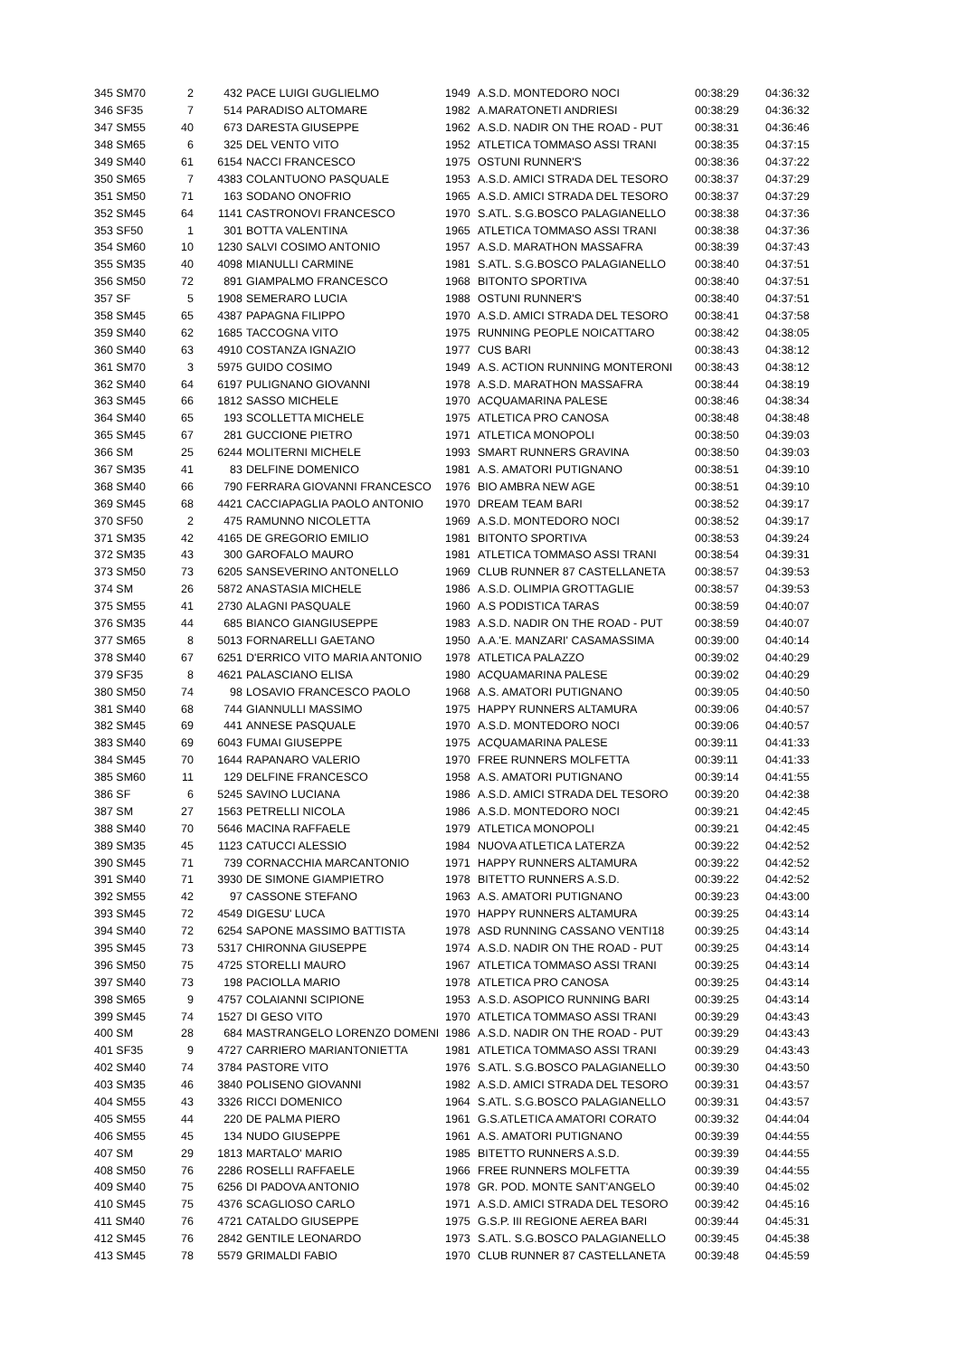| 345 SM70 | 2 | 432 | PACE LUIGI GUGLIELMO | 1949 | A.S.D. MONTEDORO NOCI | 00:38:29 | 04:36:32 |
| 346 SF35 | 7 | 514 | PARADISO ALTOMARE | 1982 | A.MARATONETI ANDRIESI | 00:38:29 | 04:36:32 |
| 347 SM55 | 40 | 673 | DARESTA GIUSEPPE | 1962 | A.S.D. NADIR ON THE ROAD - PUT | 00:38:31 | 04:36:46 |
| 348 SM65 | 6 | 325 | DEL VENTO VITO | 1952 | ATLETICA TOMMASO ASSI TRANI | 00:38:35 | 04:37:15 |
| 349 SM40 | 61 | 6154 | NACCI FRANCESCO | 1975 | OSTUNI RUNNER'S | 00:38:36 | 04:37:22 |
| 350 SM65 | 7 | 4383 | COLANTUONO PASQUALE | 1953 | A.S.D. AMICI STRADA DEL TESORO | 00:38:37 | 04:37:29 |
| 351 SM50 | 71 | 163 | SODANO ONOFRIO | 1965 | A.S.D. AMICI STRADA DEL TESORO | 00:38:37 | 04:37:29 |
| 352 SM45 | 64 | 1141 | CASTRONOVI FRANCESCO | 1970 | S.ATL. S.G.BOSCO PALAGIANELLO | 00:38:38 | 04:37:36 |
| 353 SF50 | 1 | 301 | BOTTA VALENTINA | 1965 | ATLETICA TOMMASO ASSI TRANI | 00:38:38 | 04:37:36 |
| 354 SM60 | 10 | 1230 | SALVI COSIMO ANTONIO | 1957 | A.S.D. MARATHON MASSAFRA | 00:38:39 | 04:37:43 |
| 355 SM35 | 40 | 4098 | MIANULLI CARMINE | 1981 | S.ATL. S.G.BOSCO PALAGIANELLO | 00:38:40 | 04:37:51 |
| 356 SM50 | 72 | 891 | GIAMPALMO FRANCESCO | 1968 | BITONTO SPORTIVA | 00:38:40 | 04:37:51 |
| 357 SF | 5 | 1908 | SEMERARO LUCIA | 1988 | OSTUNI RUNNER'S | 00:38:40 | 04:37:51 |
| 358 SM45 | 65 | 4387 | PAPAGNA FILIPPO | 1970 | A.S.D. AMICI STRADA DEL TESORO | 00:38:41 | 04:37:58 |
| 359 SM40 | 62 | 1685 | TACCOGNA VITO | 1975 | RUNNING PEOPLE NOICATTARO | 00:38:42 | 04:38:05 |
| 360 SM40 | 63 | 4910 | COSTANZA IGNAZIO | 1977 | CUS BARI | 00:38:43 | 04:38:12 |
| 361 SM70 | 3 | 5975 | GUIDO COSIMO | 1949 | A.S. ACTION RUNNING MONTERONI | 00:38:43 | 04:38:12 |
| 362 SM40 | 64 | 6197 | PULIGNANO GIOVANNI | 1978 | A.S.D. MARATHON MASSAFRA | 00:38:44 | 04:38:19 |
| 363 SM45 | 66 | 1812 | SASSO MICHELE | 1970 | ACQUAMARINA PALESE | 00:38:46 | 04:38:34 |
| 364 SM40 | 65 | 193 | SCOLLETTA MICHELE | 1975 | ATLETICA PRO CANOSA | 00:38:48 | 04:38:48 |
| 365 SM45 | 67 | 281 | GUCCIONE PIETRO | 1971 | ATLETICA MONOPOLI | 00:38:50 | 04:39:03 |
| 366 SM | 25 | 6244 | MOLITERNI MICHELE | 1993 | SMART RUNNERS GRAVINA | 00:38:50 | 04:39:03 |
| 367 SM35 | 41 | 83 | DELFINE DOMENICO | 1981 | A.S. AMATORI PUTIGNANO | 00:38:51 | 04:39:10 |
| 368 SM40 | 66 | 790 | FERRARA GIOVANNI FRANCESCO | 1976 | BIO AMBRA NEW AGE | 00:38:51 | 04:39:10 |
| 369 SM45 | 68 | 4421 | CACCIAPAGLIA PAOLO ANTONIO | 1970 | DREAM TEAM BARI | 00:38:52 | 04:39:17 |
| 370 SF50 | 2 | 475 | RAMUNNO NICOLETTA | 1969 | A.S.D. MONTEDORO NOCI | 00:38:52 | 04:39:17 |
| 371 SM35 | 42 | 4165 | DE GREGORIO EMILIO | 1981 | BITONTO SPORTIVA | 00:38:53 | 04:39:24 |
| 372 SM35 | 43 | 300 | GAROFALO MAURO | 1981 | ATLETICA TOMMASO ASSI TRANI | 00:38:54 | 04:39:31 |
| 373 SM50 | 73 | 6205 | SANSEVERINO ANTONELLO | 1969 | CLUB RUNNER 87 CASTELLANETA | 00:38:57 | 04:39:53 |
| 374 SM | 26 | 5872 | ANASTASIA MICHELE | 1986 | A.S.D. OLIMPIA GROTTAGLIE | 00:38:57 | 04:39:53 |
| 375 SM55 | 41 | 2730 | ALAGNI PASQUALE | 1960 | A.S PODISTICA TARAS | 00:38:59 | 04:40:07 |
| 376 SM35 | 44 | 685 | BIANCO GIANGIUSEPPE | 1983 | A.S.D. NADIR ON THE ROAD - PUT | 00:38:59 | 04:40:07 |
| 377 SM65 | 8 | 5013 | FORNARELLI GAETANO | 1950 | A.A.'E. MANZARI' CASAMASSIMA | 00:39:00 | 04:40:14 |
| 378 SM40 | 67 | 6251 | D'ERRICO VITO MARIA ANTONIO | 1978 | ATLETICA PALAZZO | 00:39:02 | 04:40:29 |
| 379 SF35 | 8 | 4621 | PALASCIANO ELISA | 1980 | ACQUAMARINA PALESE | 00:39:02 | 04:40:29 |
| 380 SM50 | 74 | 98 | LOSAVIO FRANCESCO PAOLO | 1968 | A.S. AMATORI PUTIGNANO | 00:39:05 | 04:40:50 |
| 381 SM40 | 68 | 744 | GIANNULLI MASSIMO | 1975 | HAPPY RUNNERS ALTAMURA | 00:39:06 | 04:40:57 |
| 382 SM45 | 69 | 441 | ANNESE PASQUALE | 1970 | A.S.D. MONTEDORO NOCI | 00:39:06 | 04:40:57 |
| 383 SM40 | 69 | 6043 | FUMAI GIUSEPPE | 1975 | ACQUAMARINA PALESE | 00:39:11 | 04:41:33 |
| 384 SM45 | 70 | 1644 | RAPANARO VALERIO | 1970 | FREE RUNNERS MOLFETTA | 00:39:11 | 04:41:33 |
| 385 SM60 | 11 | 129 | DELFINE FRANCESCO | 1958 | A.S. AMATORI PUTIGNANO | 00:39:14 | 04:41:55 |
| 386 SF | 6 | 5245 | SAVINO LUCIANA | 1986 | A.S.D. AMICI STRADA DEL TESORO | 00:39:20 | 04:42:38 |
| 387 SM | 27 | 1563 | PETRELLI NICOLA | 1986 | A.S.D. MONTEDORO NOCI | 00:39:21 | 04:42:45 |
| 388 SM40 | 70 | 5646 | MACINA RAFFAELE | 1979 | ATLETICA MONOPOLI | 00:39:21 | 04:42:45 |
| 389 SM35 | 45 | 1123 | CATUCCI ALESSIO | 1984 | NUOVA ATLETICA LATERZA | 00:39:22 | 04:42:52 |
| 390 SM45 | 71 | 739 | CORNACCHIA MARCANTONIO | 1971 | HAPPY RUNNERS ALTAMURA | 00:39:22 | 04:42:52 |
| 391 SM40 | 71 | 3930 | DE SIMONE GIAMPIETRO | 1978 | BITETTO RUNNERS A.S.D. | 00:39:22 | 04:42:52 |
| 392 SM55 | 42 | 97 | CASSONE STEFANO | 1963 | A.S. AMATORI PUTIGNANO | 00:39:23 | 04:43:00 |
| 393 SM45 | 72 | 4549 | DIGESU' LUCA | 1970 | HAPPY RUNNERS ALTAMURA | 00:39:25 | 04:43:14 |
| 394 SM40 | 72 | 6254 | SAPONE MASSIMO BATTISTA | 1978 | ASD RUNNING CASSANO VENTI18 | 00:39:25 | 04:43:14 |
| 395 SM45 | 73 | 5317 | CHIRONNA GIUSEPPE | 1974 | A.S.D. NADIR ON THE ROAD - PUT | 00:39:25 | 04:43:14 |
| 396 SM50 | 75 | 4725 | STORELLI MAURO | 1967 | ATLETICA TOMMASO ASSI TRANI | 00:39:25 | 04:43:14 |
| 397 SM40 | 73 | 198 | PACIOLLA MARIO | 1978 | ATLETICA PRO CANOSA | 00:39:25 | 04:43:14 |
| 398 SM65 | 9 | 4757 | COLAIANNI SCIPIONE | 1953 | A.S.D. ASOPICO RUNNING BARI | 00:39:25 | 04:43:14 |
| 399 SM45 | 74 | 1527 | DI GESO VITO | 1970 | ATLETICA TOMMASO ASSI TRANI | 00:39:29 | 04:43:43 |
| 400 SM | 28 | 684 | MASTRANGELO LORENZO DOMENI | 1986 | A.S.D. NADIR ON THE ROAD - PUT | 00:39:29 | 04:43:43 |
| 401 SF35 | 9 | 4727 | CARRIERO MARIANTONIETTA | 1981 | ATLETICA TOMMASO ASSI TRANI | 00:39:29 | 04:43:43 |
| 402 SM40 | 74 | 3784 | PASTORE VITO | 1976 | S.ATL. S.G.BOSCO PALAGIANELLO | 00:39:30 | 04:43:50 |
| 403 SM35 | 46 | 3840 | POLISENO GIOVANNI | 1982 | A.S.D. AMICI STRADA DEL TESORO | 00:39:31 | 04:43:57 |
| 404 SM55 | 43 | 3326 | RICCI DOMENICO | 1964 | S.ATL. S.G.BOSCO PALAGIANELLO | 00:39:31 | 04:43:57 |
| 405 SM55 | 44 | 220 | DE PALMA PIERO | 1961 | G.S.ATLETICA AMATORI CORATO | 00:39:32 | 04:44:04 |
| 406 SM55 | 45 | 134 | NUDO GIUSEPPE | 1961 | A.S. AMATORI PUTIGNANO | 00:39:39 | 04:44:55 |
| 407 SM | 29 | 1813 | MARTALO' MARIO | 1985 | BITETTO RUNNERS A.S.D. | 00:39:39 | 04:44:55 |
| 408 SM50 | 76 | 2286 | ROSELLI RAFFAELE | 1966 | FREE RUNNERS MOLFETTA | 00:39:39 | 04:44:55 |
| 409 SM40 | 75 | 6256 | DI PADOVA ANTONIO | 1978 | GR. POD. MONTE SANT'ANGELO | 00:39:40 | 04:45:02 |
| 410 SM45 | 75 | 4376 | SCAGLIOSO CARLO | 1971 | A.S.D. AMICI STRADA DEL TESORO | 00:39:42 | 04:45:16 |
| 411 SM40 | 76 | 4721 | CATALDO GIUSEPPE | 1975 | G.S.P. III REGIONE AEREA BARI | 00:39:44 | 04:45:31 |
| 412 SM45 | 76 | 2842 | GENTILE LEONARDO | 1973 | S.ATL. S.G.BOSCO PALAGIANELLO | 00:39:45 | 04:45:38 |
| 413 SM45 | 78 | 5579 | GRIMALDI FABIO | 1970 | CLUB RUNNER 87 CASTELLANETA | 00:39:48 | 04:45:59 |